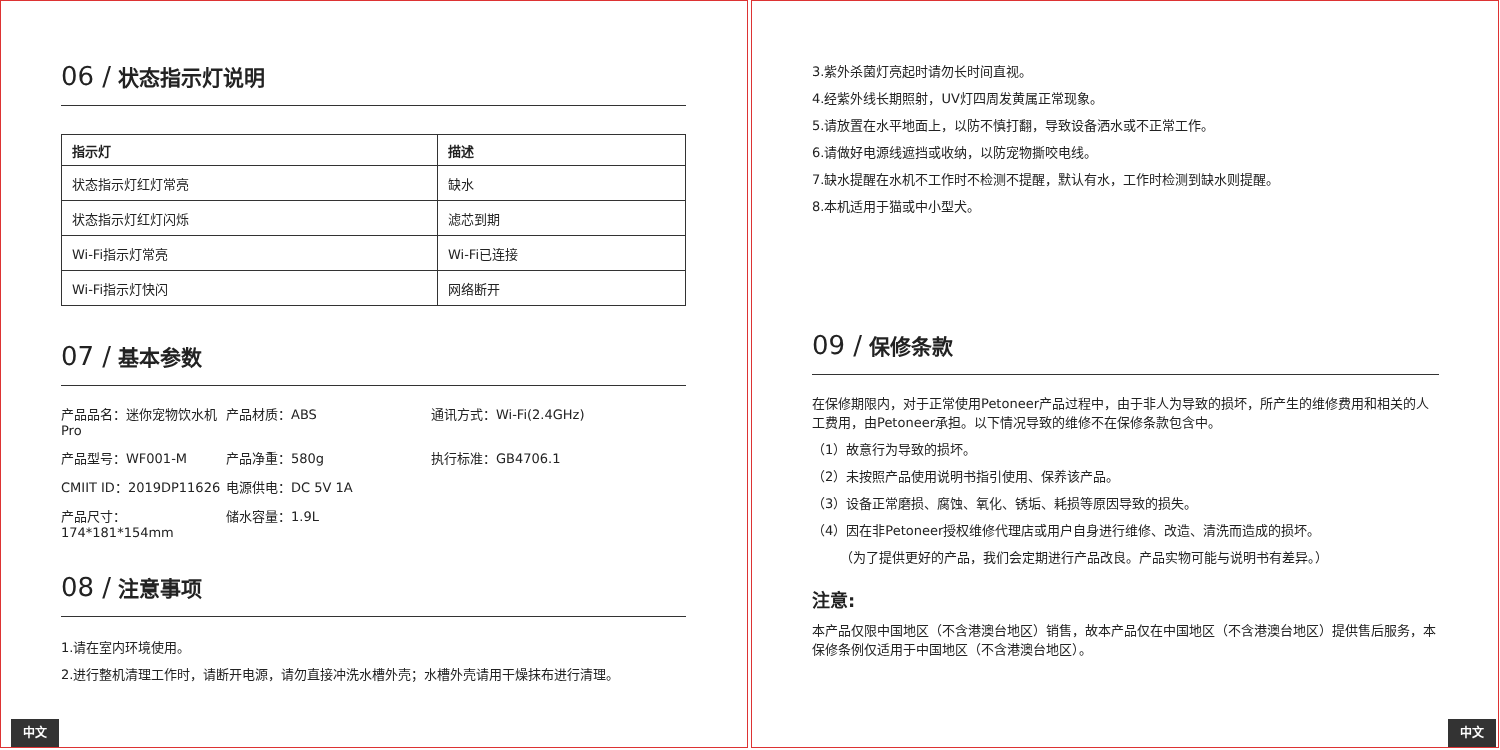06 / 状态指示灯说明
| 指示灯 | 描述 |
| --- | --- |
| 状态指示灯红灯常亮 | 缺水 |
| 状态指示灯红灯闪烁 | 滤芯到期 |
| Wi-Fi指示灯常亮 | Wi-Fi已连接 |
| Wi-Fi指示灯快闪 | 网络断开 |
07 / 基本参数
产品品名：迷你宠物饮水机Pro
产品材质：ABS
通讯方式：Wi-Fi(2.4GHz)
产品型号：WF001-M
产品净重：580g
执行标准：GB4706.1
CMIIT ID：2019DP11626
电源供电：DC 5V 1A
产品尺寸：174*181*154mm
储水容量：1.9L
08 / 注意事项
1.请在室内环境使用。
2.进行整机清理工作时，请断开电源，请勿直接冲洗水槽外壳；水槽外壳请用干燥抹布进行清理。
中文
3.紫外杀菌灯亮起时请勿长时间直视。
4.经紫外线长期照射，UV灯四周发黄属正常现象。
5.请放置在水平地面上，以防不慎打翻，导致设备洒水或不正常工作。
6.请做好电源线遮挡或收纳，以防宠物撕咬电线。
7.缺水提醒在水机不工作时不检测不提醒，默认有水，工作时检测到缺水则提醒。
8.本机适用于猫或中小型犬。
09 / 保修条款
在保修期限内，对于正常使用Petoneer产品过程中，由于非人为导致的损坏，所产生的维修费用和相关的人工费用，由Petoneer承担。以下情况导致的维修不在保修条款包含中。
（1）故意行为导致的损坏。
（2）未按照产品使用说明书指引使用、保养该产品。
（3）设备正常磨损、腐蚀、氧化、锈垢、耗损等原因导致的损失。
（4）因在非Petoneer授权维修代理店或用户自身进行维修、改造、清洗而造成的损坏。
（为了提供更好的产品，我们会定期进行产品改良。产品实物可能与说明书有差异。）
注意:
本产品仅限中国地区（不含港澳台地区）销售，故本产品仅在中国地区（不含港澳台地区）提供售后服务，本保修条例仅适用于中国地区（不含港澳台地区）。
中文